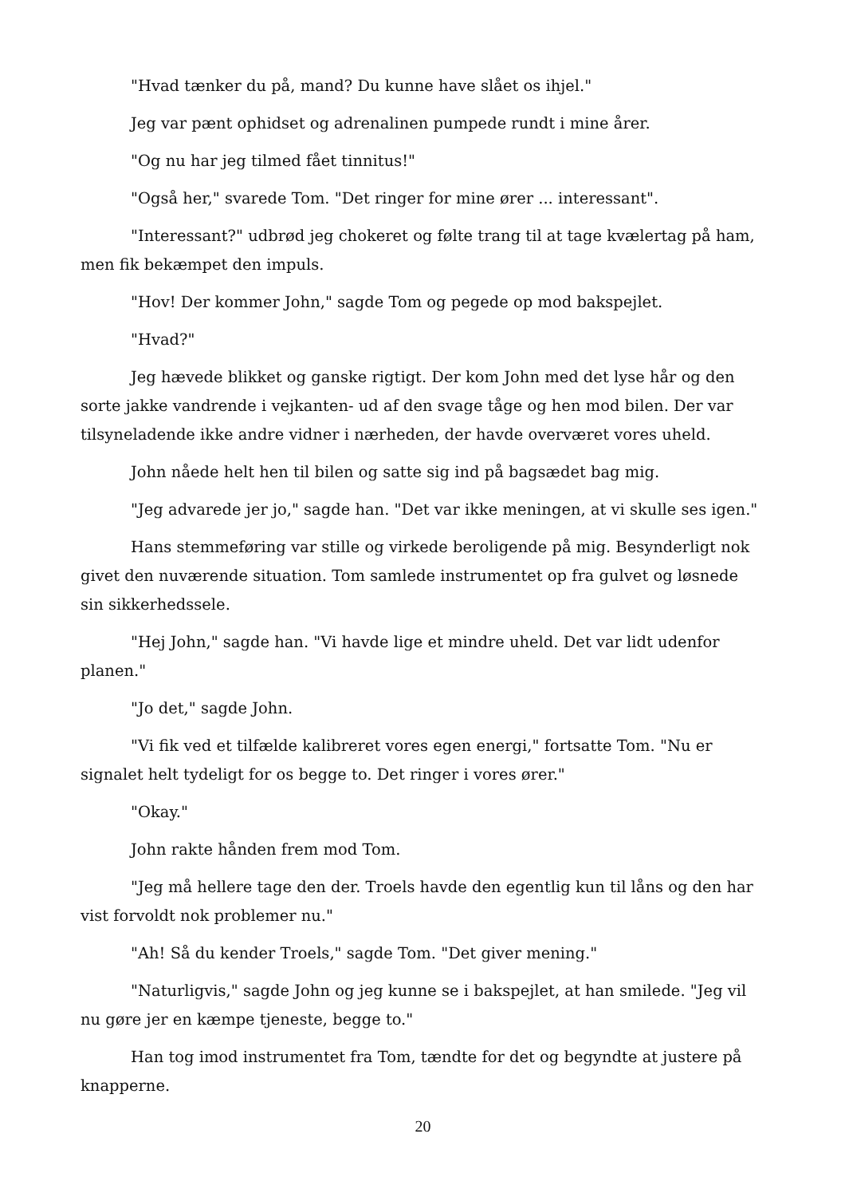"Hvad tænker du på, mand? Du kunne have slået os ihjel."
Jeg var pænt ophidset og adrenalinen pumpede rundt i mine årer.
"Og nu har jeg tilmed fået tinnitus!"
"Også her," svarede Tom. "Det ringer for mine ører ... interessant".
"Interessant?" udbrød jeg chokeret og følte trang til at tage kvælertag på ham, men fik bekæmpet den impuls.
"Hov! Der kommer John," sagde Tom og pegede op mod bakspejlet.
"Hvad?"
Jeg hævede blikket og ganske rigtigt. Der kom John med det lyse hår og den sorte jakke vandrende i vejkanten- ud af den svage tåge og hen mod bilen. Der var tilsyneladende ikke andre vidner i nærheden, der havde overværet vores uheld.
John nåede helt hen til bilen og satte sig ind på bagsædet bag mig.
"Jeg advarede jer jo," sagde han. "Det var ikke meningen, at vi skulle ses igen."
Hans stemmeføring var stille og virkede beroligende på mig. Besynderligt nok givet den nuværende situation. Tom samlede instrumentet op fra gulvet og løsnede sin sikkerhedssele.
"Hej John," sagde han. "Vi havde lige et mindre uheld. Det var lidt udenfor planen."
"Jo det," sagde John.
"Vi fik ved et tilfælde kalibreret vores egen energi," fortsatte Tom. "Nu er signalet helt tydeligt for os begge to. Det ringer i vores ører."
"Okay."
John rakte hånden frem mod Tom.
"Jeg må hellere tage den der. Troels havde den egentlig kun til låns og den har vist forvoldt nok problemer nu."
"Ah! Så du kender Troels," sagde Tom. "Det giver mening."
"Naturligvis," sagde John og jeg kunne se i bakspejlet, at han smilede. "Jeg vil nu gøre jer en kæmpe tjeneste, begge to."
Han tog imod instrumentet fra Tom, tændte for det og begyndte at justere på knapperne.
20